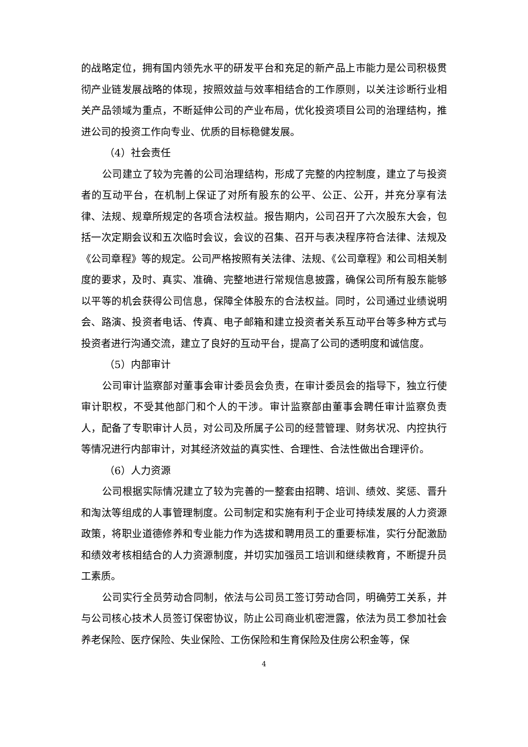的战略定位，拥有国内领先水平的研发平台和充足的新产品上市能力是公司积极贯彻产业链发展战略的体现，按照效益与效率相结合的工作原则，以关注诊断行业相关产品领域为重点，不断延伸公司的产业布局，优化投资项目公司的治理结构，推进公司的投资工作向专业、优质的目标稳健发展。
（4）社会责任
公司建立了较为完善的公司治理结构，形成了完整的内控制度，建立了与投资者的互动平台，在机制上保证了对所有股东的公平、公正、公开，并充分享有法律、法规、规章所规定的各项合法权益。报告期内，公司召开了六次股东大会，包括一次定期会议和五次临时会议，会议的召集、召开与表决程序符合法律、法规及《公司章程》等的规定。公司严格按照有关法律、法规、《公司章程》和公司相关制度的要求，及时、真实、准确、完整地进行常规信息披露，确保公司所有股东能够以平等的机会获得公司信息，保障全体股东的合法权益。同时，公司通过业绩说明会、路演、投资者电话、传真、电子邮箱和建立投资者关系互动平台等多种方式与投资者进行沟通交流，建立了良好的互动平台，提高了公司的透明度和诚信度。
（5）内部审计
公司审计监察部对董事会审计委员会负责，在审计委员会的指导下，独立行使审计职权，不受其他部门和个人的干涉。审计监察部由董事会聘任审计监察负责人，配备了专职审计人员，对公司及所属子公司的经营管理、财务状况、内控执行等情况进行内部审计，对其经济效益的真实性、合理性、合法性做出合理评价。
（6）人力资源
公司根据实际情况建立了较为完善的一整套由招聘、培训、绩效、奖惩、晋升和淘汰等组成的人事管理制度。公司制定和实施有利于企业可持续发展的人力资源政策，将职业道德修养和专业能力作为选拔和聘用员工的重要标准，实行分配激励和绩效考核相结合的人力资源制度，并切实加强员工培训和继续教育，不断提升员工素质。
公司实行全员劳动合同制，依法与公司员工签订劳动合同，明确劳工关系，并与公司核心技术人员签订保密协议，防止公司商业机密泄露，依法为员工参加社会养老保险、医疗保险、失业保险、工伤保险和生育保险及住房公积金等，保
4